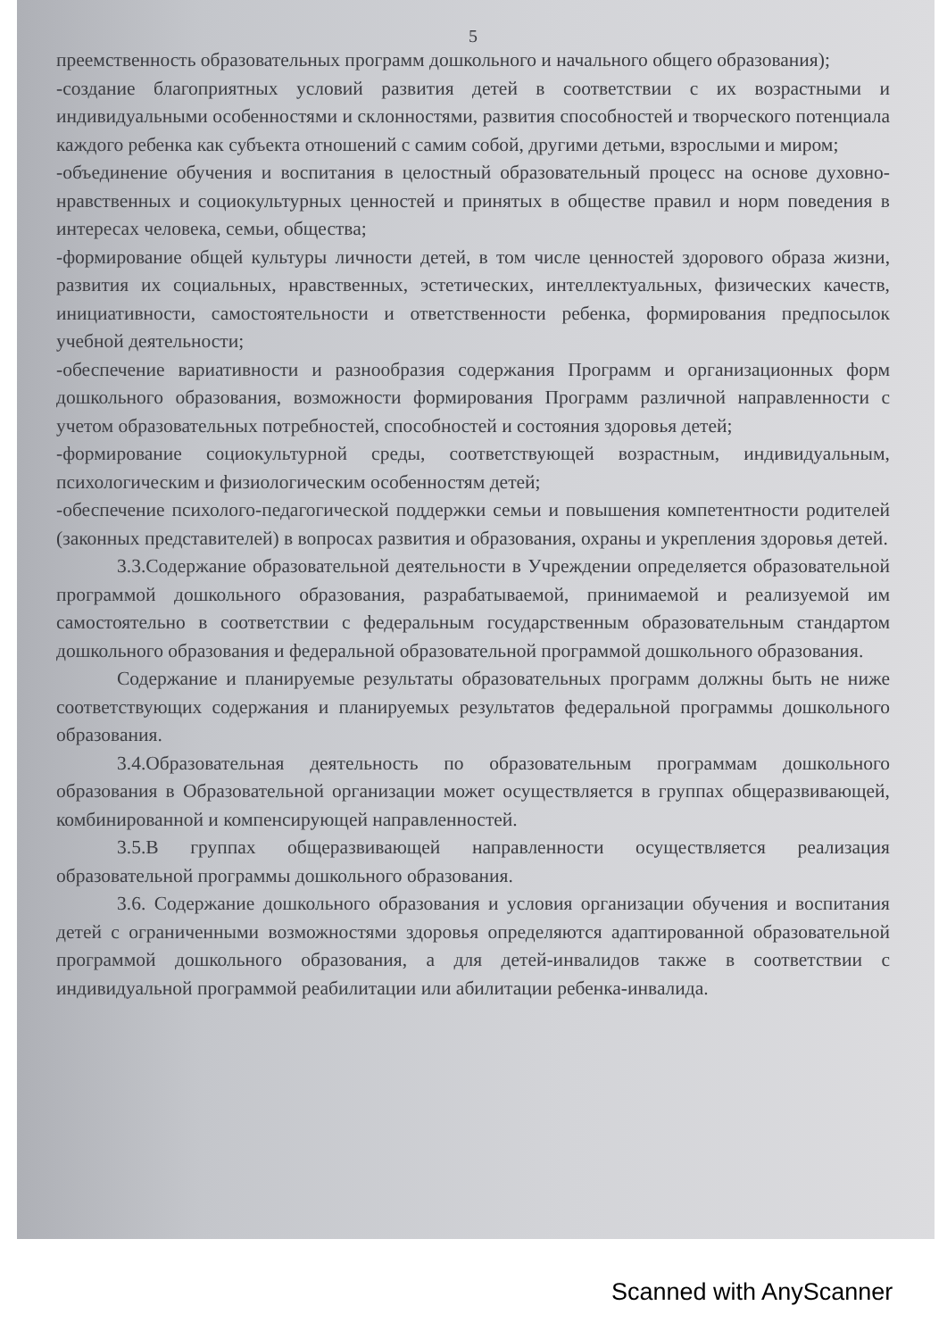5
преемственность образовательных программ дошкольного и начального общего образования);
-создание благоприятных условий развития детей в соответствии с их возрастными и индивидуальными особенностями и склонностями, развития способностей и творческого потенциала каждого ребенка как субъекта отношений с самим собой, другими детьми, взрослыми и миром;
-объединение обучения и воспитания в целостный образовательный процесс на основе духовно-нравственных и социокультурных ценностей и принятых в обществе правил и норм поведения в интересах человека, семьи, общества;
-формирование общей культуры личности детей, в том числе ценностей здорового образа жизни, развития их социальных, нравственных, эстетических, интеллектуальных, физических качеств, инициативности, самостоятельности и ответственности ребенка, формирования предпосылок учебной деятельности;
-обеспечение вариативности и разнообразия содержания Программ и организационных форм дошкольного образования, возможности формирования Программ различной направленности с учетом образовательных потребностей, способностей и состояния здоровья детей;
-формирование социокультурной среды, соответствующей возрастным, индивидуальным, психологическим и физиологическим особенностям детей;
-обеспечение психолого-педагогической поддержки семьи и повышения компетентности родителей (законных представителей) в вопросах развития и образования, охраны и укрепления здоровья детей.
3.3.Содержание образовательной деятельности в Учреждении определяется образовательной программой дошкольного образования, разрабатываемой, принимаемой и реализуемой им самостоятельно в соответствии с федеральным государственным образовательным стандартом дошкольного образования и федеральной образовательной программой дошкольного образования.
Содержание и планируемые результаты образовательных программ должны быть не ниже соответствующих содержания и планируемых результатов федеральной программы дошкольного образования.
3.4.Образовательная деятельность по образовательным программам дошкольного образования в Образовательной организации может осуществляется в группах общеразвивающей, комбинированной и компенсирующей направленностей.
3.5.В группах общеразвивающей направленности осуществляется реализация образовательной программы дошкольного образования.
3.6. Содержание дошкольного образования и условия организации обучения и воспитания детей с ограниченными возможностями здоровья определяются адаптированной образовательной программой дошкольного образования, а для детей-инвалидов также в соответствии с индивидуальной программой реабилитации или абилитации ребенка-инвалида.
Scanned with AnyScanner